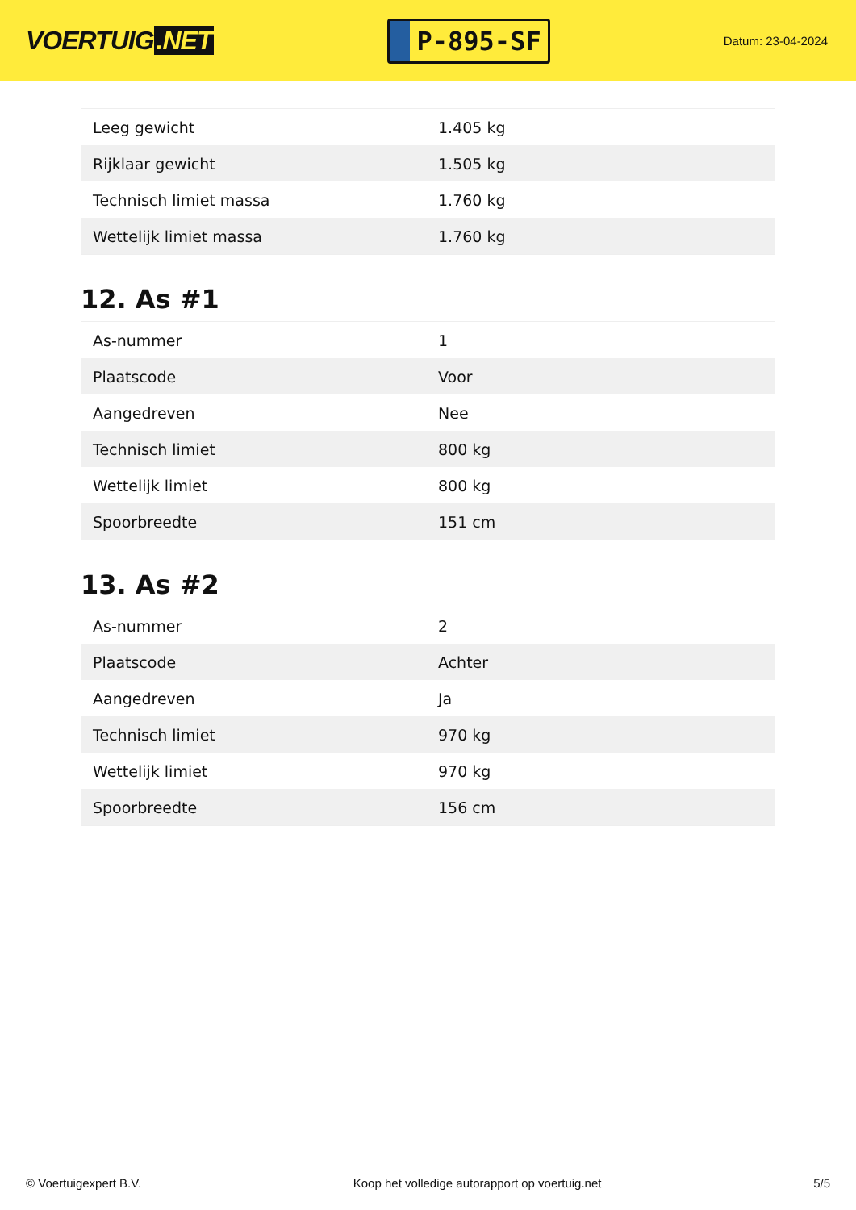VOERTUIG.NET
P-895-SF
Datum: 23-04-2024
| Leeg gewicht | 1.405 kg |
| Rijklaar gewicht | 1.505 kg |
| Technisch limiet massa | 1.760 kg |
| Wettelijk limiet massa | 1.760 kg |
12. As #1
| As-nummer | 1 |
| Plaatscode | Voor |
| Aangedreven | Nee |
| Technisch limiet | 800 kg |
| Wettelijk limiet | 800 kg |
| Spoorbreedte | 151 cm |
13. As #2
| As-nummer | 2 |
| Plaatscode | Achter |
| Aangedreven | Ja |
| Technisch limiet | 970 kg |
| Wettelijk limiet | 970 kg |
| Spoorbreedte | 156 cm |
© Voertuigexpert B.V. Koop het volledige autorapport op voertuig.net 5/5